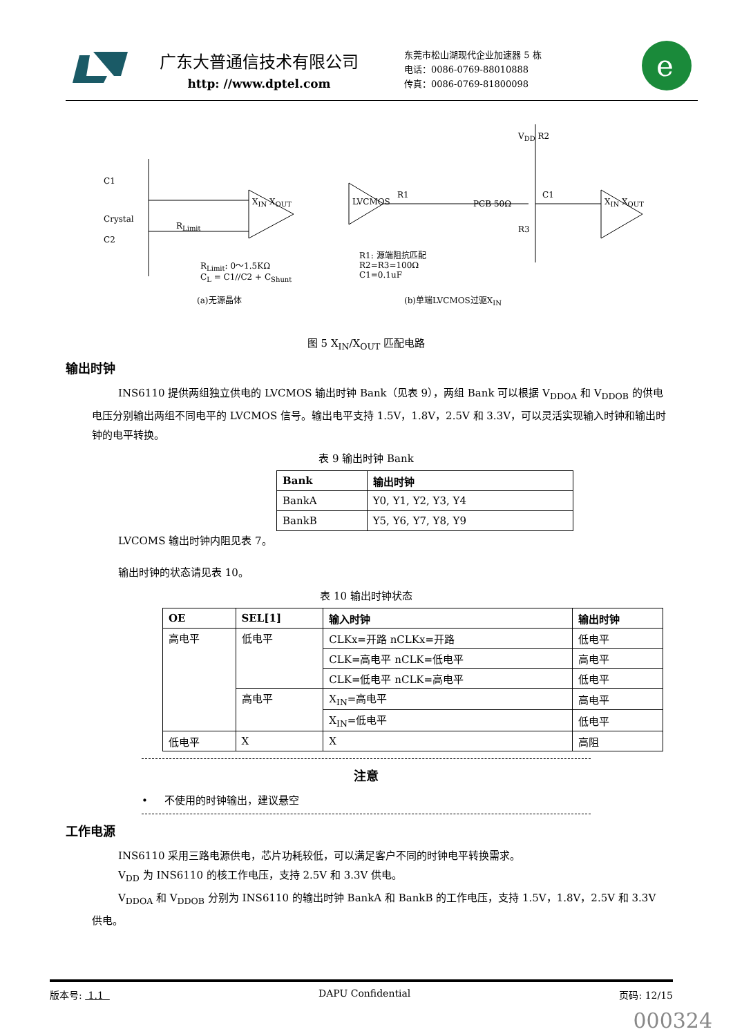广东大普通信技术有限公司
http: //www.dptel.com
东莞市松山湖现代企业加速器 5 栋
电话：0086-0769-88010888
传真：0086-0769-81800098
e
C1
Crystal
C2
R<sub>Limit</sub>
X<sub>IN</sub> X<sub>OUT</sub>
R<sub>Limit</sub>: 0～1.5KΩ
C<sub>L</sub> = C1//C2 + C<sub>Shunt</sub>
(a)无源晶体
LVCMOS
R1
PCB 50Ω
V<sub>DD</sub> R2
C1
R3
X<sub>IN</sub> X<sub>OUT</sub>
R1: 源端阻抗匹配
R2=R3=100Ω
C1=0.1uF
(b)单端LVCMOS过驱X<sub>IN</sub>
图 5 X<sub>IN</sub>/X<sub>OUT</sub> 匹配电路
输出时钟
INS6110 提供两组独立供电的 LVCMOS 输出时钟 Bank（见表 9），两组 Bank 可以根据 V<sub>DDOA</sub> 和 V<sub>DDOB</sub> 的供电电压分别输出两组不同电平的 LVCMOS 信号。输出电平支持 1.5V，1.8V，2.5V 和 3.3V，可以灵活实现输入时钟和输出时钟的电平转换。
表 9 输出时钟 Bank
| Bank | 输出时钟 |
| --- | --- |
| BankA | Y0, Y1, Y2, Y3, Y4 |
| BankB | Y5, Y6, Y7, Y8, Y9 |
LVCOMS 输出时钟内阻见表 7。
输出时钟的状态请见表 10。
表 10 输出时钟状态
| OE | SEL[1] | 输入时钟 | 输出时钟 |
| --- | --- | --- | --- |
| 高电平 | 低电平 | CLKx=开路 nCLKx=开路 | 低电平 |
| | | CLK=高电平 nCLK=低电平 | 高电平 |
| | | CLK=低电平 nCLK=高电平 | 低电平 |
| | 高电平 | X<sub>IN</sub>=高电平 | 高电平 |
| | | X<sub>IN</sub>=低电平 | 低电平 |
| 低电平 | X | X | 高阻 |
注意
• 不使用的时钟输出，建议悬空
工作电源
INS6110 采用三路电源供电，芯片功耗较低，可以满足客户不同的时钟电平转换需求。
V<sub>DD</sub> 为 INS6110 的核工作电压，支持 2.5V 和 3.3V 供电。
V<sub>DDOA</sub> 和 V<sub>DDOB</sub> 分别为 INS6110 的输出时钟 BankA 和 BankB 的工作电压，支持 1.5V，1.8V，2.5V 和 3.3V 供电。
版本号: 1.1 DAPU Confidential 页码: 12/15
000324